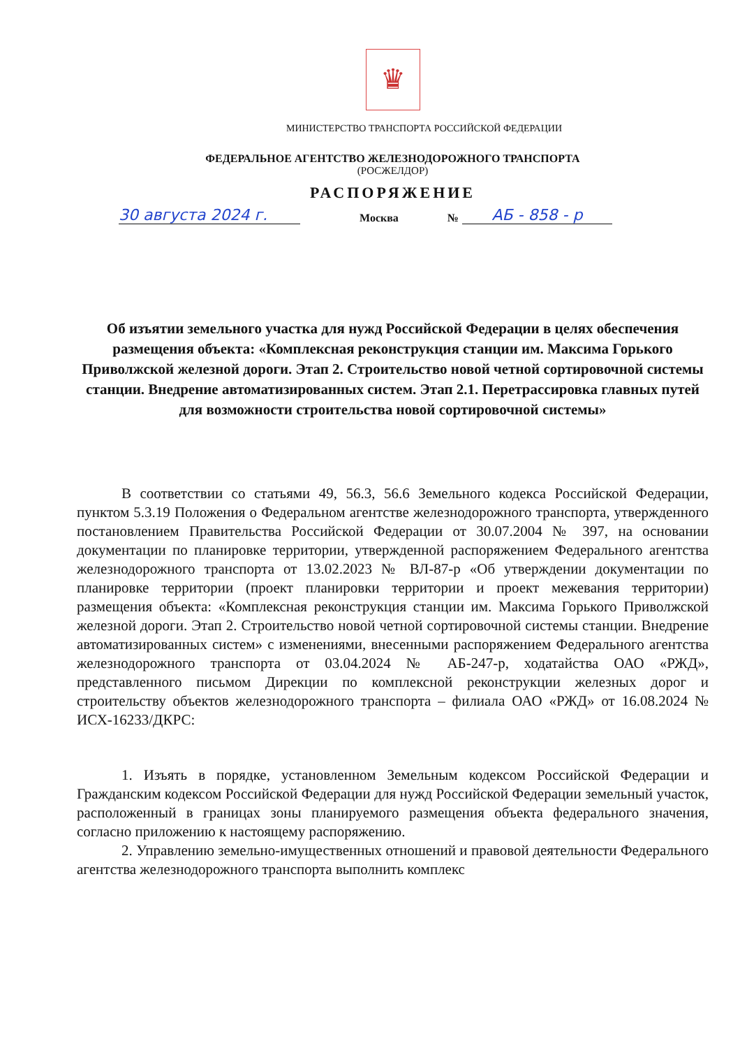♛
МИНИСТЕРСТВО ТРАНСПОРТА РОССИЙСКОЙ ФЕДЕРАЦИИ
ФЕДЕРАЛЬНОЕ АГЕНТСТВО ЖЕЛЕЗНОДОРОЖНОГО ТРАНСПОРТА
(РОСЖЕЛДОР)
РАСПОРЯЖЕНИЕ
30 августа 2024 г.
Москва
№
АБ - 858 - р
Об изъятии земельного участка для нужд Российской Федерации в целях обеспечения размещения объекта: «Комплексная реконструкция станции им. Максима Горького Приволжской железной дороги. Этап 2. Строительство новой четной сортировочной системы станции. Внедрение автоматизированных систем. Этап 2.1. Перетрассировка главных путей для возможности строительства новой сортировочной системы»
В соответствии со статьями 49, 56.3, 56.6 Земельного кодекса Российской Федерации, пунктом 5.3.19 Положения о Федеральном агентстве железнодорожного транспорта, утвержденного постановлением Правительства Российской Федерации от 30.07.2004 № 397, на основании документации по планировке территории, утвержденной распоряжением Федерального агентства железнодорожного транспорта от 13.02.2023 № ВЛ-87-р «Об утверждении документации по планировке территории (проект планировки территории и проект межевания территории) размещения объекта: «Комплексная реконструкция станции им. Максима Горького Приволжской железной дороги. Этап 2. Строительство новой четной сортировочной системы станции. Внедрение автоматизированных систем» с изменениями, внесенными распоряжением Федерального агентства железнодорожного транспорта от 03.04.2024 № АБ-247-р, ходатайства ОАО «РЖД», представленного письмом Дирекции по комплексной реконструкции железных дорог и строительству объектов железнодорожного транспорта – филиала ОАО «РЖД» от 16.08.2024 № ИСХ-16233/ДКРС:
1. Изъять в порядке, установленном Земельным кодексом Российской Федерации и Гражданским кодексом Российской Федерации для нужд Российской Федерации земельный участок, расположенный в границах зоны планируемого размещения объекта федерального значения, согласно приложению к настоящему распоряжению.
2. Управлению земельно-имущественных отношений и правовой деятельности Федерального агентства железнодорожного транспорта выполнить комплекс